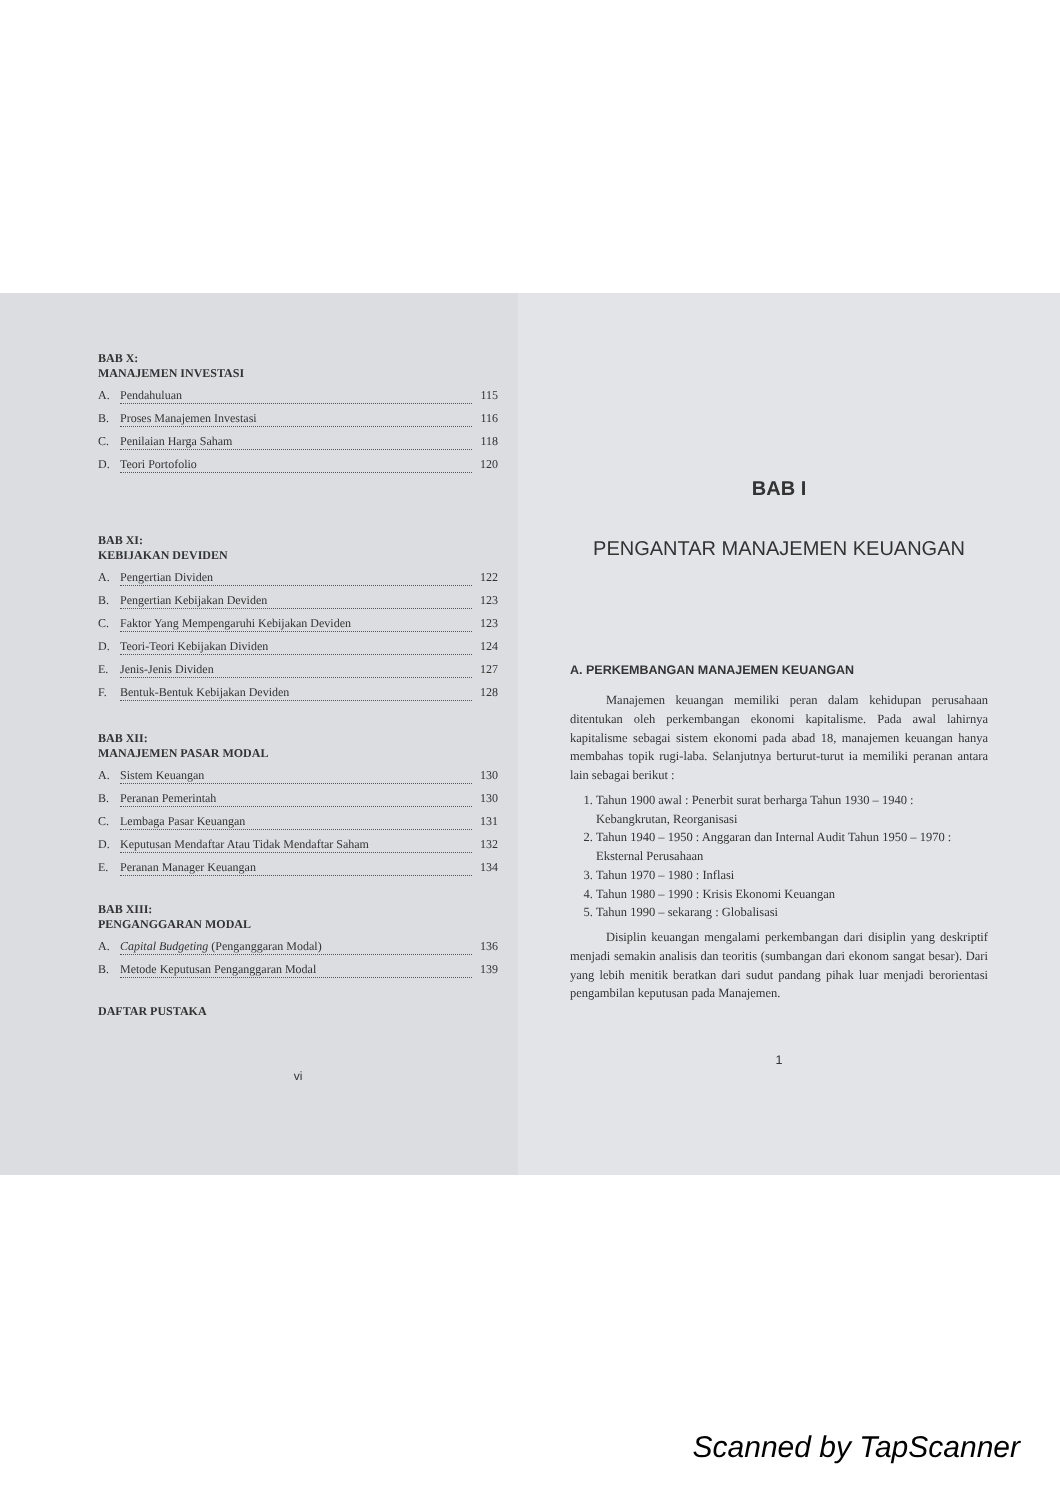BAB X:
MANAJEMEN INVESTASI
A. Pendahuluan 115
B. Proses Manajemen Investasi 116
C. Penilaian Harga Saham 118
D. Teori Portofolio 120
BAB XI:
KEBIJAKAN DEVIDEN
A. Pengertian Dividen 122
B. Pengertian Kebijakan Deviden 123
C. Faktor Yang Mempengaruhi Kebijakan Deviden 123
D. Teori-Teori Kebijakan Dividen 124
E. Jenis-Jenis Dividen 127
F. Bentuk-Bentuk Kebijakan Deviden 128
BAB XII:
MANAJEMEN PASAR MODAL
A. Sistem Keuangan 130
B. Peranan Pemerintah 130
C. Lembaga Pasar Keuangan 131
D. Keputusan Mendaftar Atau Tidak Mendaftar Saham 132
E. Peranan Manager Keuangan 134
BAB XIII:
PENGANGGARAN MODAL
A. Capital Budgeting (Penganggaran Modal) 136
B. Metode Keputusan Penganggaran Modal 139
DAFTAR PUSTAKA
vi
BAB I
PENGANTAR MANAJEMEN KEUANGAN
A. PERKEMBANGAN MANAJEMEN KEUANGAN
Manajemen keuangan memiliki peran dalam kehidupan perusahaan ditentukan oleh perkembangan ekonomi kapitalisme. Pada awal lahirnya kapitalisme sebagai sistem ekonomi pada abad 18, manajemen keuangan hanya membahas topik rugi-laba. Selanjutnya berturut-turut ia memiliki peranan antara lain sebagai berikut :
1. Tahun 1900 awal : Penerbit surat berharga Tahun 1930 – 1940 : Kebangkrutan, Reorganisasi
2. Tahun 1940 – 1950 : Anggaran dan Internal Audit Tahun 1950 – 1970 : Eksternal Perusahaan
3. Tahun 1970 – 1980 : Inflasi
4. Tahun 1980 – 1990 : Krisis Ekonomi Keuangan
5. Tahun 1990 – sekarang : Globalisasi
Disiplin keuangan mengalami perkembangan dari disiplin yang deskriptif menjadi semakin analisis dan teoritis (sumbangan dari ekonom sangat besar). Dari yang lebih menitik beratkan dari sudut pandang pihak luar menjadi berorientasi pengambilan keputusan pada Manajemen.
1
Scanned by TapScanner